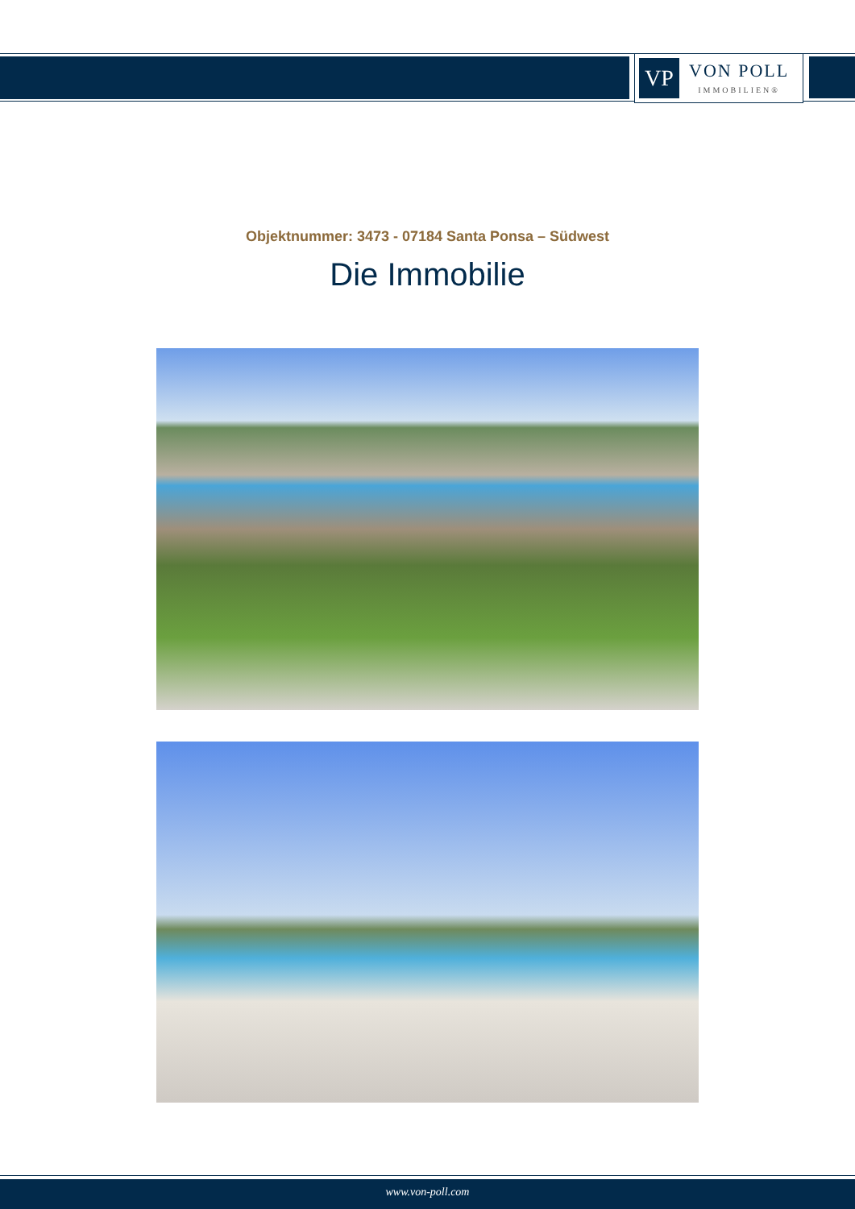VP
VON POLL
IMMOBILIEN®
Objektnummer: 3473 - 07184 Santa Ponsa – Südwest
Die Immobilie
www.von-poll.com